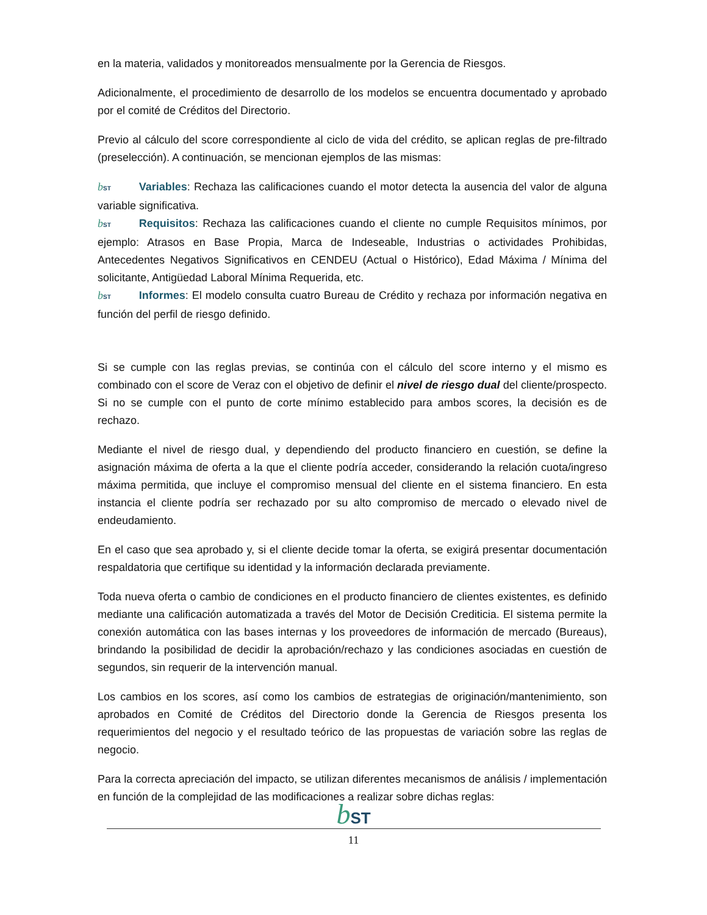en la materia, validados y monitoreados mensualmente por la Gerencia de Riesgos.
Adicionalmente, el procedimiento de desarrollo de los modelos se encuentra documentado y aprobado por el comité de Créditos del Directorio.
Previo al cálculo del score correspondiente al ciclo de vida del crédito, se aplican reglas de pre-filtrado (preselección). A continuación, se mencionan ejemplos de las mismas:
bST Variables: Rechaza las calificaciones cuando el motor detecta la ausencia del valor de alguna variable significativa.
bST Requisitos: Rechaza las calificaciones cuando el cliente no cumple Requisitos mínimos, por ejemplo: Atrasos en Base Propia, Marca de Indeseable, Industrias o actividades Prohibidas, Antecedentes Negativos Significativos en CENDEU (Actual o Histórico), Edad Máxima / Mínima del solicitante, Antigüedad Laboral Mínima Requerida, etc.
bST Informes: El modelo consulta cuatro Bureau de Crédito y rechaza por información negativa en función del perfil de riesgo definido.
Si se cumple con las reglas previas, se continúa con el cálculo del score interno y el mismo es combinado con el score de Veraz con el objetivo de definir el nivel de riesgo dual del cliente/prospecto. Si no se cumple con el punto de corte mínimo establecido para ambos scores, la decisión es de rechazo.
Mediante el nivel de riesgo dual, y dependiendo del producto financiero en cuestión, se define la asignación máxima de oferta a la que el cliente podría acceder, considerando la relación cuota/ingreso máxima permitida, que incluye el compromiso mensual del cliente en el sistema financiero. En esta instancia el cliente podría ser rechazado por su alto compromiso de mercado o elevado nivel de endeudamiento.
En el caso que sea aprobado y, si el cliente decide tomar la oferta, se exigirá presentar documentación respaldatoria que certifique su identidad y la información declarada previamente.
Toda nueva oferta o cambio de condiciones en el producto financiero de clientes existentes, es definido mediante una calificación automatizada a través del Motor de Decisión Crediticia. El sistema permite la conexión automática con las bases internas y los proveedores de información de mercado (Bureaus), brindando la posibilidad de decidir la aprobación/rechazo y las condiciones asociadas en cuestión de segundos, sin requerir de la intervención manual.
Los cambios en los scores, así como los cambios de estrategias de originación/mantenimiento, son aprobados en Comité de Créditos del Directorio donde la Gerencia de Riesgos presenta los requerimientos del negocio y el resultado teórico de las propuestas de variación sobre las reglas de negocio.
Para la correcta apreciación del impacto, se utilizan diferentes mecanismos de análisis / implementación en función de la complejidad de las modificaciones a realizar sobre dichas reglas:
bST
11